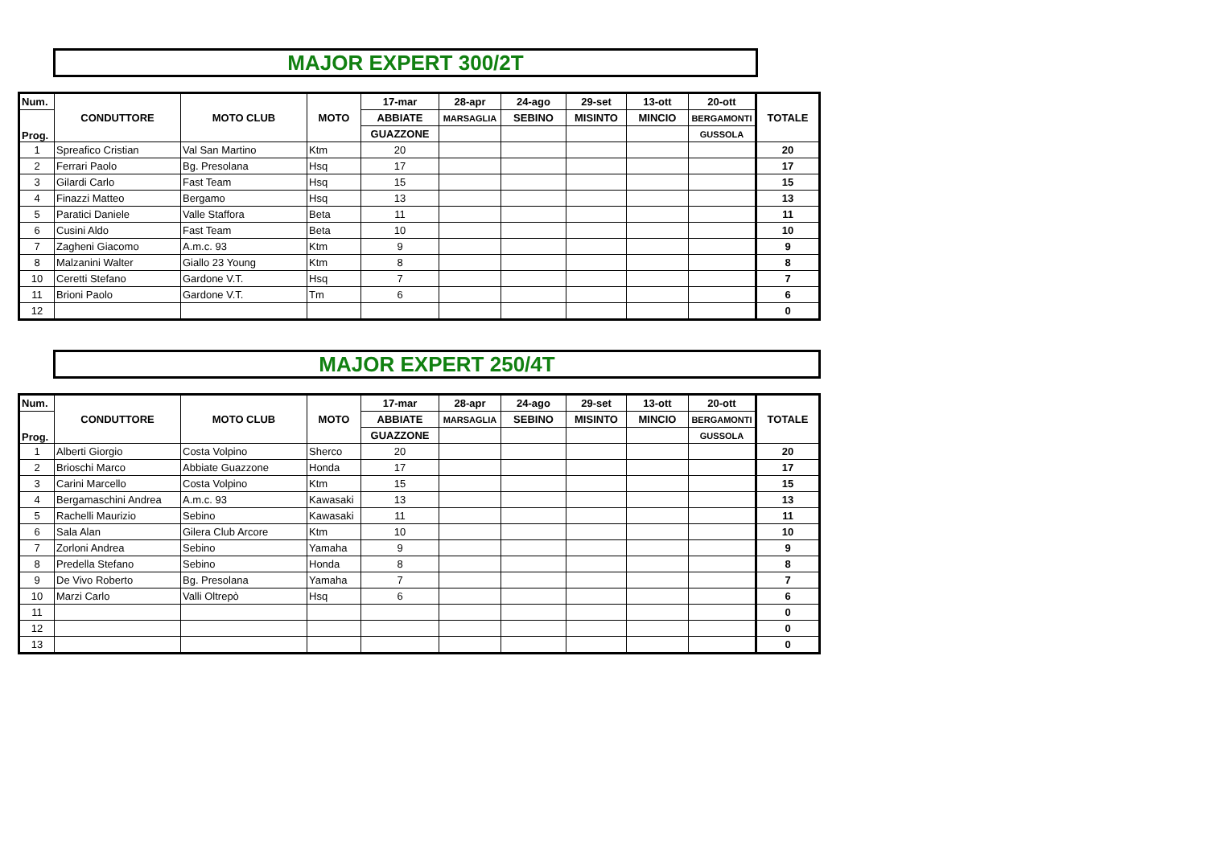MAJOR EXPERT 300/2T
| Num. | CONDUTTORE | MOTO CLUB | MOTO | 17-mar | 28-apr | 24-ago | 29-set | 13-ott | 20-ott | TOTALE |
| --- | --- | --- | --- | --- | --- | --- | --- | --- | --- | --- |
| Prog. | | | | ABBIATE | MARSAGLIA | SEBINO | MISINTO | MINCIO | BERGAMONTI | |
| | | | | GUAZZONE | | | | | GUSSOLA | |
| 1 | Spreafico Cristian | Val San Martino | Ktm | 20 | | | | | | 20 |
| 2 | Ferrari Paolo | Bg. Presolana | Hsq | 17 | | | | | | 17 |
| 3 | Gilardi Carlo | Fast Team | Hsq | 15 | | | | | | 15 |
| 4 | Finazzi Matteo | Bergamo | Hsq | 13 | | | | | | 13 |
| 5 | Paratici Daniele | Valle Staffora | Beta | 11 | | | | | | 11 |
| 6 | Cusini Aldo | Fast Team | Beta | 10 | | | | | | 10 |
| 7 | Zagheni Giacomo | A.m.c. 93 | Ktm | 9 | | | | | | 9 |
| 8 | Malzanini Walter | Giallo 23 Young | Ktm | 8 | | | | | | 8 |
| 10 | Ceretti Stefano | Gardone V.T. | Hsq | 7 | | | | | | 7 |
| 11 | Brioni Paolo | Gardone V.T. | Tm | 6 | | | | | | 6 |
| 12 | | | | | | | | | | 0 |
MAJOR EXPERT 250/4T
| Num. | CONDUTTORE | MOTO CLUB | MOTO | 17-mar | 28-apr | 24-ago | 29-set | 13-ott | 20-ott | TOTALE |
| --- | --- | --- | --- | --- | --- | --- | --- | --- | --- | --- |
| Prog. | | | | ABBIATE | MARSAGLIA | SEBINO | MISINTO | MINCIO | BERGAMONTI | |
| | | | | GUAZZONE | | | | | GUSSOLA | |
| 1 | Alberti Giorgio | Costa Volpino | Sherco | 20 | | | | | | 20 |
| 2 | Brioschi Marco | Abbiate Guazzone | Honda | 17 | | | | | | 17 |
| 3 | Carini Marcello | Costa Volpino | Ktm | 15 | | | | | | 15 |
| 4 | Bergamaschini Andrea | A.m.c. 93 | Kawasaki | 13 | | | | | | 13 |
| 5 | Rachelli Maurizio | Sebino | Kawasaki | 11 | | | | | | 11 |
| 6 | Sala Alan | Gilera Club Arcore | Ktm | 10 | | | | | | 10 |
| 7 | Zorloni Andrea | Sebino | Yamaha | 9 | | | | | | 9 |
| 8 | Predella Stefano | Sebino | Honda | 8 | | | | | | 8 |
| 9 | De Vivo Roberto | Bg. Presolana | Yamaha | 7 | | | | | | 7 |
| 10 | Marzi Carlo | Valli Oltrepò | Hsq | 6 | | | | | | 6 |
| 11 | | | | | | | | | | 0 |
| 12 | | | | | | | | | | 0 |
| 13 | | | | | | | | | | 0 |